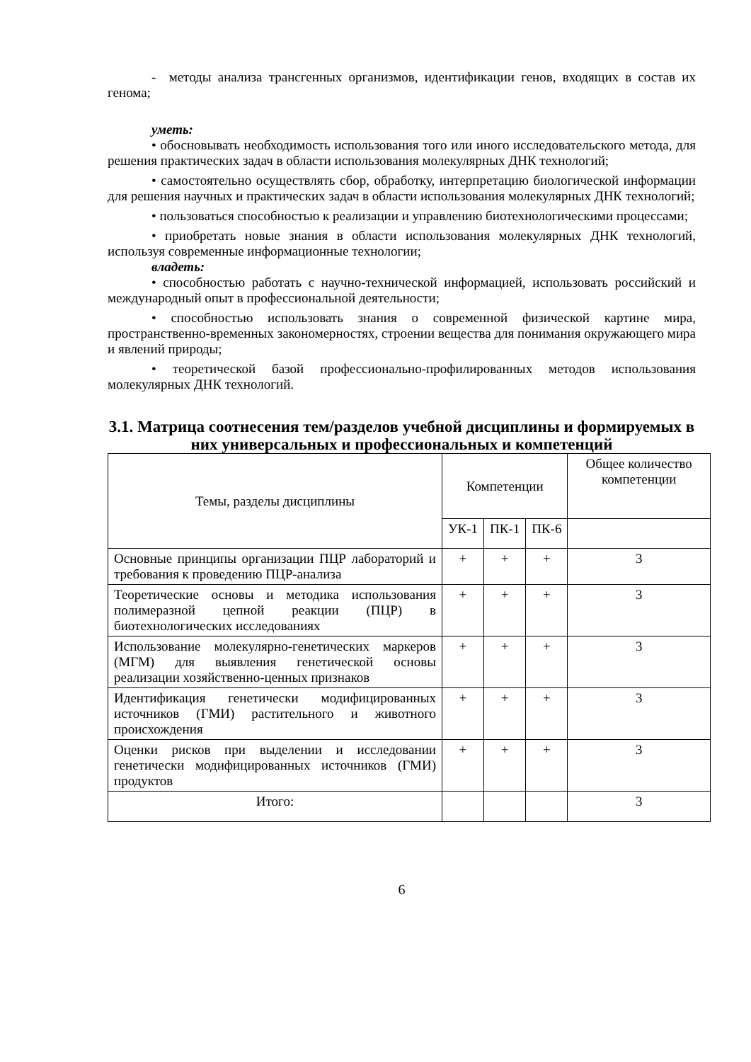- методы анализа трансгенных организмов, идентификации генов, входящих в состав их генома;
уметь:
• обосновывать необходимость использования того или иного исследовательского метода, для решения практических задач в области использования молекулярных ДНК технологий;
• самостоятельно осуществлять сбор, обработку, интерпретацию биологической информации для решения научных и практических задач в области использования молекулярных ДНК технологий;
• пользоваться способностью к реализации и управлению биотехнологическими процессами;
• приобретать новые знания в области использования молекулярных ДНК технологий, используя современные информационные технологии;
владеть:
• способностью работать с научно-технической информацией, использовать российский и международный опыт в профессиональной деятельности;
• способностью использовать знания о современной физической картине мира, пространственно-временных закономерностях, строении вещества для понимания окружающего мира и явлений природы;
• теоретической базой профессионально-профилированных методов использования молекулярных ДНК технологий.
3.1. Матрица соотнесения тем/разделов учебной дисциплины и формируемых в них универсальных и профессиональных и компетенций
| Темы, разделы дисциплины | Компетенции | | | Общее количество компетенции |
| --- | --- | --- | --- | --- |
| | УК-1 | ПК-1 | ПК-6 | |
| Основные принципы организации ПЦР лабораторий и требования к проведению ПЦР-анализа | + | + | + | 3 |
| Теоретические основы и методика использования полимеразной цепной реакции (ПЦР) в биотехнологических исследованиях | + | + | + | 3 |
| Использование молекулярно-генетических маркеров (МГМ) для выявления генетической основы реализации хозяйственно-ценных признаков | + | + | + | 3 |
| Идентификация генетически модифицированных источников (ГМИ) растительного и животного происхождения | + | + | + | 3 |
| Оценки рисков при выделении и исследовании генетически модифицированных источников (ГМИ) продуктов | + | + | + | 3 |
| Итого: | | | | 3 |
6